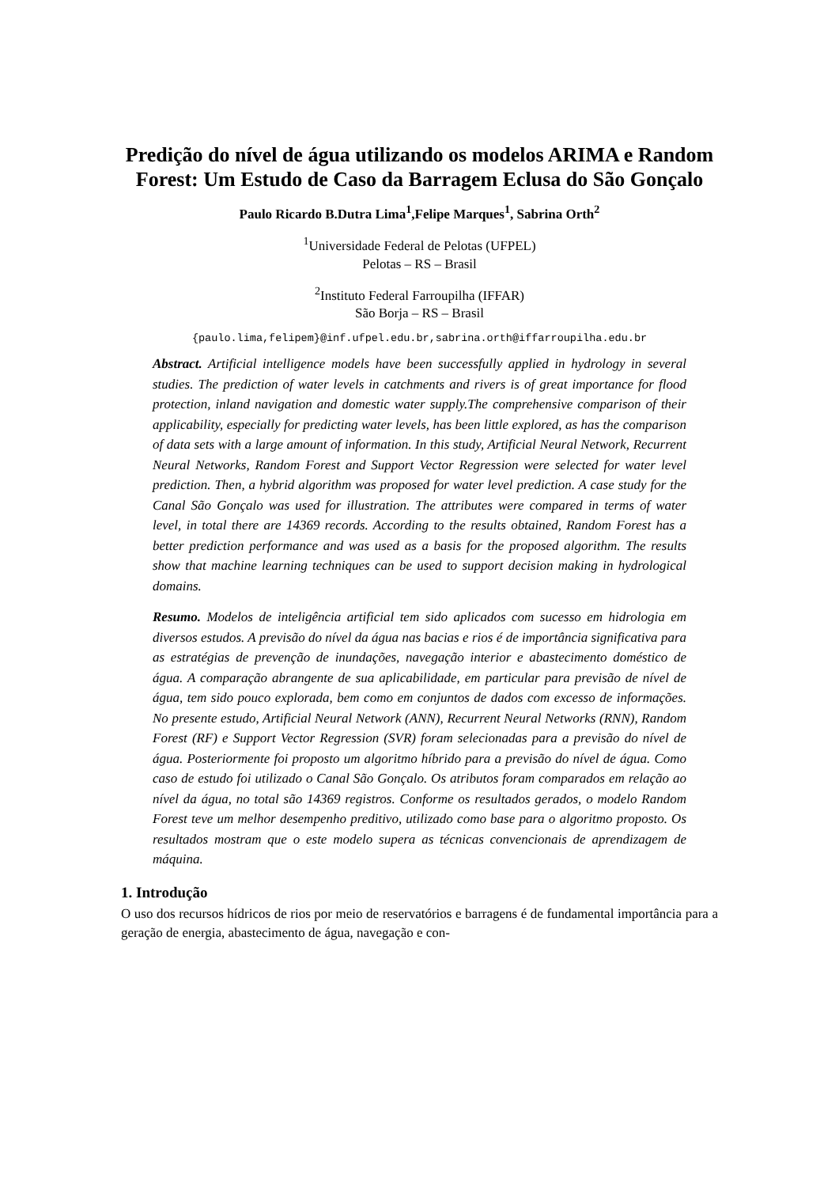Predição do nível de água utilizando os modelos ARIMA e Random Forest: Um Estudo de Caso da Barragem Eclusa do São Gonçalo
Paulo Ricardo B.Dutra Lima<sup>1</sup>,Felipe Marques<sup>1</sup>, Sabrina Orth<sup>2</sup>
<sup>1</sup> Universidade Federal de Pelotas (UFPEL)
Pelotas – RS – Brasil
<sup>2</sup> Instituto Federal Farroupilha (IFFAR)
São Borja – RS – Brasil
{paulo.lima,felipem}@inf.ufpel.edu.br,sabrina.orth@iffarroupilha.edu.br
Abstract. Artificial intelligence models have been successfully applied in hydrology in several studies. The prediction of water levels in catchments and rivers is of great importance for flood protection, inland navigation and domestic water supply.The comprehensive comparison of their applicability, especially for predicting water levels, has been little explored, as has the comparison of data sets with a large amount of information. In this study, Artificial Neural Network, Recurrent Neural Networks, Random Forest and Support Vector Regression were selected for water level prediction. Then, a hybrid algorithm was proposed for water level prediction. A case study for the Canal São Gonçalo was used for illustration. The attributes were compared in terms of water level, in total there are 14369 records. According to the results obtained, Random Forest has a better prediction performance and was used as a basis for the proposed algorithm. The results show that machine learning techniques can be used to support decision making in hydrological domains.
Resumo. Modelos de inteligência artificial tem sido aplicados com sucesso em hidrologia em diversos estudos. A previsão do nível da água nas bacias e rios é de importância significativa para as estratégias de prevenção de inundações, navegação interior e abastecimento doméstico de água. A comparação abrangente de sua aplicabilidade, em particular para previsão de nível de água, tem sido pouco explorada, bem como em conjuntos de dados com excesso de informações. No presente estudo, Artificial Neural Network (ANN), Recurrent Neural Networks (RNN), Random Forest (RF) e Support Vector Regression (SVR) foram selecionadas para a previsão do nível de água. Posteriormente foi proposto um algoritmo híbrido para a previsão do nível de água. Como caso de estudo foi utilizado o Canal São Gonçalo. Os atributos foram comparados em relação ao nível da água, no total são 14369 registros. Conforme os resultados gerados, o modelo Random Forest teve um melhor desempenho preditivo, utilizado como base para o algoritmo proposto. Os resultados mostram que o este modelo supera as técnicas convencionais de aprendizagem de máquina.
1. Introdução
O uso dos recursos hídricos de rios por meio de reservatórios e barragens é de fundamental importância para a geração de energia, abastecimento de água, navegação e con-